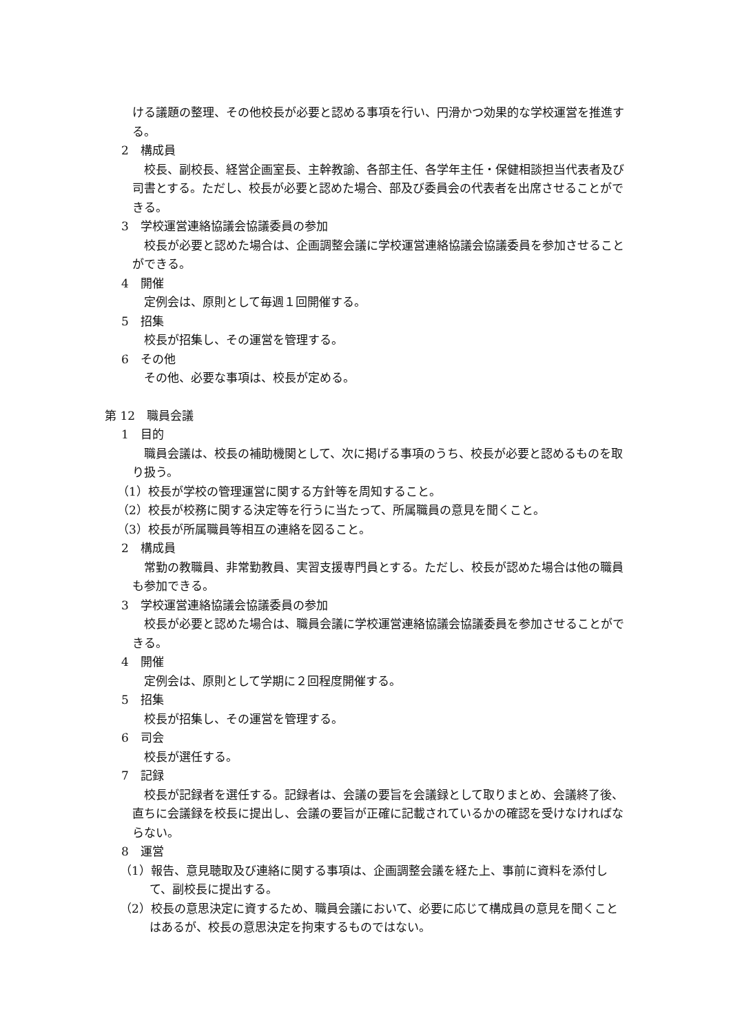ける議題の整理、その他校長が必要と認める事項を行い、円滑かつ効果的な学校運営を推進する。
2　構成員
　校長、副校長、経営企画室長、主幹教諭、各部主任、各学年主任・保健相談担当代表者及び司書とする。ただし、校長が必要と認めた場合、部及び委員会の代表者を出席させることができる。
3　学校運営連絡協議会協議委員の参加
　校長が必要と認めた場合は、企画調整会議に学校運営連絡協議会協議委員を参加させることができる。
4　開催
　定例会は、原則として毎週１回開催する。
5　招集
　校長が招集し、その運営を管理する。
6　その他
　その他、必要な事項は、校長が定める。
第 12　職員会議
1　目的
　職員会議は、校長の補助機関として、次に掲げる事項のうち、校長が必要と認めるものを取り扱う。
（1）校長が学校の管理運営に関する方針等を周知すること。
（2）校長が校務に関する決定等を行うに当たって、所属職員の意見を聞くこと。
（3）校長が所属職員等相互の連絡を図ること。
2　構成員
　常勤の教職員、非常勤教員、実習支援専門員とする。ただし、校長が認めた場合は他の職員も参加できる。
3　学校運営連絡協議会協議委員の参加
　校長が必要と認めた場合は、職員会議に学校運営連絡協議会協議委員を参加させることができる。
4　開催
　定例会は、原則として学期に２回程度開催する。
5　招集
　校長が招集し、その運営を管理する。
6　司会
　校長が選任する。
7　記録
　校長が記録者を選任する。記録者は、会議の要旨を会議録として取りまとめ、会議終了後、直ちに会議録を校長に提出し、会議の要旨が正確に記載されているかの確認を受けなければならない。
8　運営
（1）報告、意見聴取及び連絡に関する事項は、企画調整会議を経た上、事前に資料を添付して、副校長に提出する。
（2）校長の意思決定に資するため、職員会議において、必要に応じて構成員の意見を聞くことはあるが、校長の意思決定を拘束するものではない。